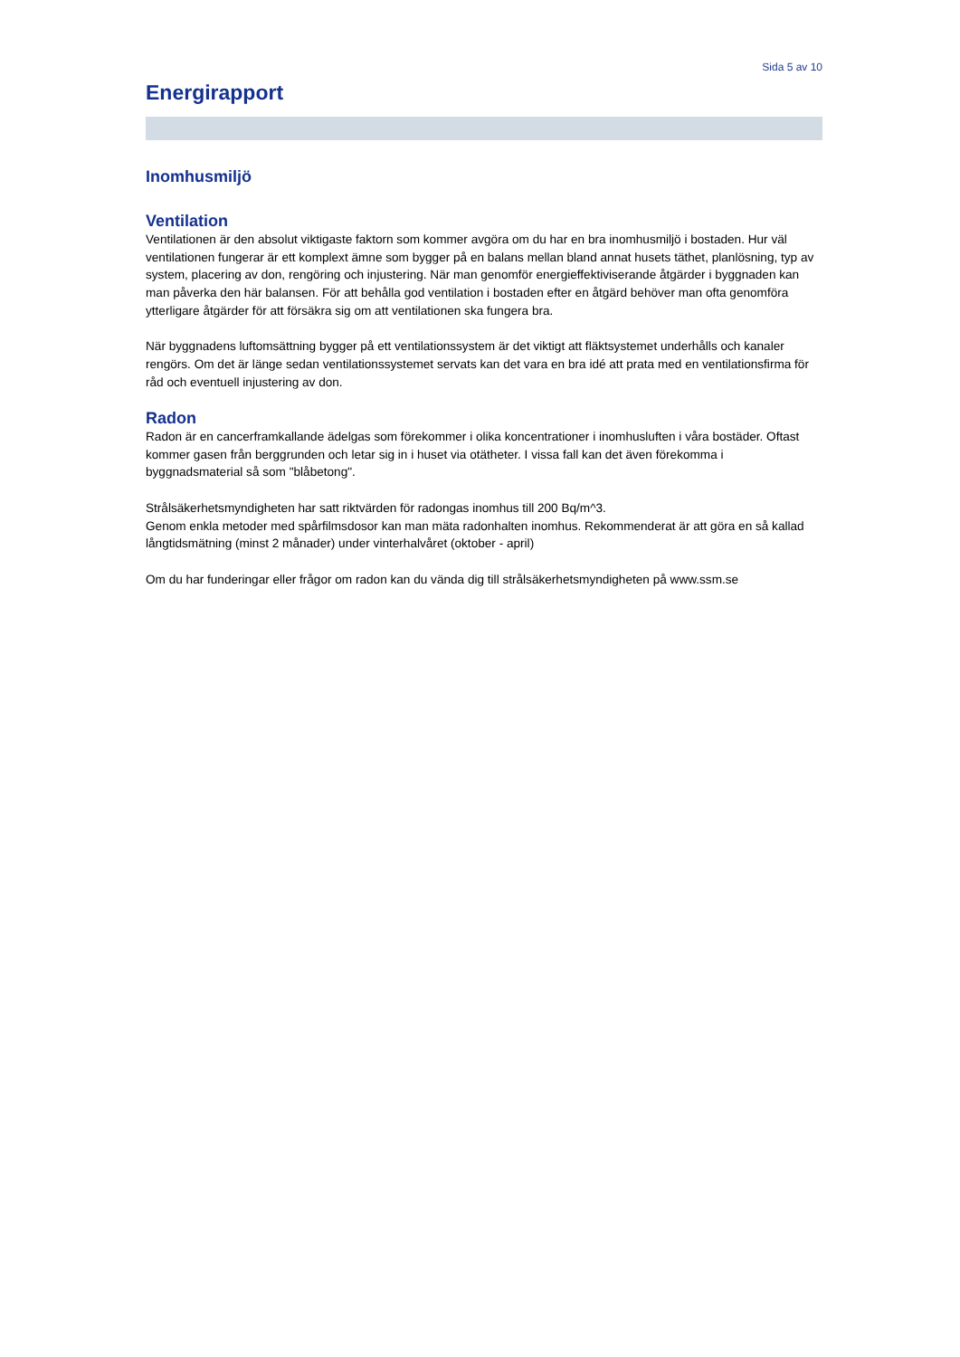Sida 5 av 10
Energirapport
Inomhusmiljö
Ventilation
Ventilationen är den absolut viktigaste faktorn som kommer avgöra om du har en bra inomhusmiljö i bostaden. Hur väl ventilationen fungerar är ett komplext ämne som bygger på en balans mellan bland annat husets täthet, planlösning, typ av system, placering av don, rengöring och injustering. När man genomför energieffektiviserande åtgärder i byggnaden kan man påverka den här balansen. För att behålla god ventilation i bostaden efter en åtgärd behöver man ofta genomföra ytterligare åtgärder för att försäkra sig om att ventilationen ska fungera bra.
När byggnadens luftomsättning bygger på ett ventilationssystem är det viktigt att fläktsystemet underhålls och kanaler rengörs. Om det är länge sedan ventilationssystemet servats kan det vara en bra idé att prata med en ventilationsfirma för råd och eventuell injustering av don.
Radon
Radon är en cancerframkallande ädelgas som förekommer i olika koncentrationer i inomhusluften i våra bostäder. Oftast kommer gasen från berggrunden och letar sig in i huset via otätheter. I vissa fall kan det även förekomma i byggnadsmaterial så som "blåbetong".
Strålsäkerhetsmyndigheten har satt riktvärden för radongas inomhus till 200 Bq/m^3.
Genom enkla metoder med spårfilmsdosor kan man mäta radonhalten inomhus. Rekommenderat är att göra en så kallad långtidsmätning (minst 2 månader) under vinterhalvåret (oktober - april)
Om du har funderingar eller frågor om radon kan du vända dig till strålsäkerhetsmyndigheten på www.ssm.se